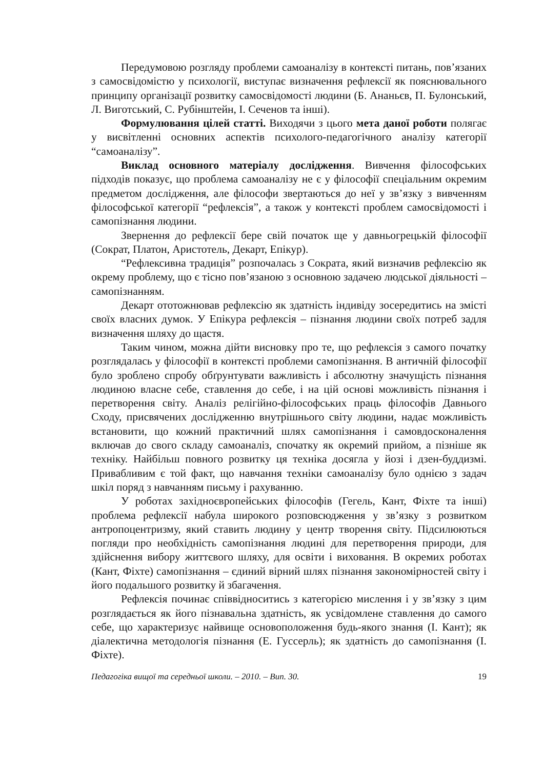Передумовою розгляду проблеми самоаналізу в контексті питань, пов’язаних з самосвідомістю у психології, виступає визначення рефлексії як пояснювального принципу організації розвитку самосвідомості людини (Б. Ананьєв, П. Булонський, Л. Виготський, С. Рубінштейн, І. Сеченов та інші).
Формулювання цілей статті. Виходячи з цього мета даної роботи полягає у висвітленні основних аспектів психолого-педагогічного аналізу категорії “самоаналізу”.
Виклад основного матеріалу дослідження. Вивчення філософських підходів показує, що проблема самоаналізу не є у філософії спеціальним окремим предметом дослідження, але філософи звертаються до неї у зв’язку з вивченням філософської категорії “рефлексія”, а також у контексті проблем самосвідомості і самопізнання людини.
Звернення до рефлексії бере свій початок ще у давньогрецькій філософії (Сократ, Платон, Аристотель, Декарт, Епікур).
“Рефлексивна традиція” розпочалась з Сократа, який визначив рефлексію як окрему проблему, що є тісно пов’язаною з основною задачею людської діяльності – самопізнанням.
Декарт ототожнював рефлексію як здатність індивіду зосередитись на змісті своїх власних думок. У Епікура рефлексія – пізнання людини своїх потреб задля визначення шляху до щастя.
Таким чином, можна дійти висновку про те, що рефлексія з самого початку розглядалась у філософії в контексті проблеми самопізнання. В античній філософії було зроблено спробу обґрунтувати важливість і абсолютну значущість пізнання людиною власне себе, ставлення до себе, і на цій основі можливість пізнання і перетворення світу. Аналіз релігійно-філософських праць філософів Давнього Сходу, присвячених дослідженню внутрішнього світу людини, надає можливість встановити, що кожний практичний шлях самопізнання і самовдосконалення включав до свого складу самоаналіз, спочатку як окремий прийом, а пізніше як техніку. Найбільш повного розвитку ця техніка досягла у йозі і дзен-буддизмі. Привабливим є той факт, що навчання техніки самоаналізу було однією з задач шкіл поряд з навчанням письму і рахуванню.
У роботах західноєвропейських філософів (Гегель, Кант, Фіхте та інші) проблема рефлексії набула широкого розповсюдження у зв’язку з розвитком антропоцентризму, який ставить людину у центр творення світу. Підсилюються погляди про необхідність самопізнання людині для перетворення природи, для здійснення вибору життєвого шляху, для освіти і виховання. В окремих роботах (Кант, Фіхте) самопізнання – єдиний вірний шлях пізнання закономірностей світу і його подальшого розвитку й збагачення.
Рефлексія починає співвідноситись з категорією мислення і у зв’язку з цим розглядається як його пізнавальна здатність, як усвідомлене ставлення до самого себе, що характеризує найвище основоположення будь-якого знання (І. Кант); як діалектична методологія пізнання (Е. Гуссерль); як здатність до самопізнання (І. Фіхте).
Педагогіка вищої та середньої школи. – 2010. – Вип. 30. 19